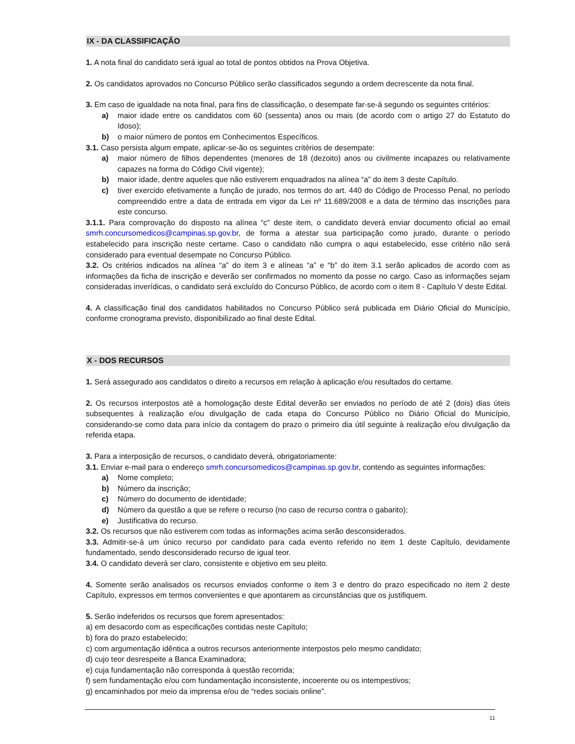IX - DA CLASSIFICAÇÃO
1. A nota final do candidato será igual ao total de pontos obtidos na Prova Objetiva.
2. Os candidatos aprovados no Concurso Público serão classificados segundo a ordem decrescente da nota final.
3. Em caso de igualdade na nota final, para fins de classificação, o desempate far-se-á segundo os seguintes critérios:
a) maior idade entre os candidatos com 60 (sessenta) anos ou mais (de acordo com o artigo 27 do Estatuto do Idoso);
b) o maior número de pontos em Conhecimentos Específicos.
3.1. Caso persista algum empate, aplicar-se-ão os seguintes critérios de desempate:
a) maior número de filhos dependentes (menores de 18 (dezoito) anos ou civilmente incapazes ou relativamente capazes na forma do Código Civil vigente);
b) maior idade, dentre aqueles que não estiverem enquadrados na alínea “a” do item 3 deste Capítulo.
c) tiver exercido efetivamente a função de jurado, nos termos do art. 440 do Código de Processo Penal, no período compreendido entre a data de entrada em vigor da Lei nº 11.689/2008 e a data de término das inscrições para este concurso.
3.1.1. Para comprovação do disposto na alínea “c” deste item, o candidato deverá enviar documento oficial ao email smrh.concursomedicos@campinas.sp.gov.br, de forma a atestar sua participação como jurado, durante o período estabelecido para inscrição neste certame. Caso o candidato não cumpra o aqui estabelecido, esse critério não será considerado para eventual desempate no Concurso Público.
3.2. Os critérios indicados na alínea “a” do item 3 e alíneas “a” e “b” do item 3.1 serão aplicados de acordo com as informações da ficha de inscrição e deverão ser confirmados no momento da posse no cargo. Caso as informações sejam consideradas inverídicas, o candidato será excluído do Concurso Público, de acordo com o item 8 - Capítulo V deste Edital.
4. A classificação final dos candidatos habilitados no Concurso Público será publicada em Diário Oficial do Município, conforme cronograma previsto, disponibilizado ao final deste Edital.
X - DOS RECURSOS
1. Será assegurado aos candidatos o direito a recursos em relação à aplicação e/ou resultados do certame.
2. Os recursos interpostos até a homologação deste Edital deverão ser enviados no período de até 2 (dois) dias úteis subsequentes à realização e/ou divulgação de cada etapa do Concurso Público no Diário Oficial do Município, considerando-se como data para início da contagem do prazo o primeiro dia útil seguinte à realização e/ou divulgação da referida etapa.
3. Para a interposição de recursos, o candidato deverá, obrigatoriamente:
3.1. Enviar e-mail para o endereço smrh.concursomedicos@campinas.sp.gov.br, contendo as seguintes informações:
a) Nome completo;
b) Número da inscrição;
c) Número do documento de identidade;
d) Número da questão a que se refere o recurso (no caso de recurso contra o gabarito);
e) Justificativa do recurso.
3.2. Os recursos que não estiverem com todas as informações acima serão desconsiderados.
3.3. Admitir-se-á um único recurso por candidato para cada evento referido no item 1 deste Capítulo, devidamente fundamentado, sendo desconsiderado recurso de igual teor.
3.4. O candidato deverá ser claro, consistente e objetivo em seu pleito.
4. Somente serão analisados os recursos enviados conforme o item 3 e dentro do prazo especificado no item 2 deste Capítulo, expressos em termos convenientes e que apontarem as circunstâncias que os justifiquem.
5. Serão indeferidos os recursos que forem apresentados:
a) em desacordo com as especificações contidas neste Capítulo;
b) fora do prazo estabelecido;
c) com argumentação idêntica a outros recursos anteriormente interpostos pelo mesmo candidato;
d) cujo teor desrespeite a Banca Examinadora;
e) cuja fundamentação não corresponda à questão recorrida;
f) sem fundamentação e/ou com fundamentação inconsistente, incoerente ou os intempestivos;
g) encaminhados por meio da imprensa e/ou de “redes sociais online”.
11